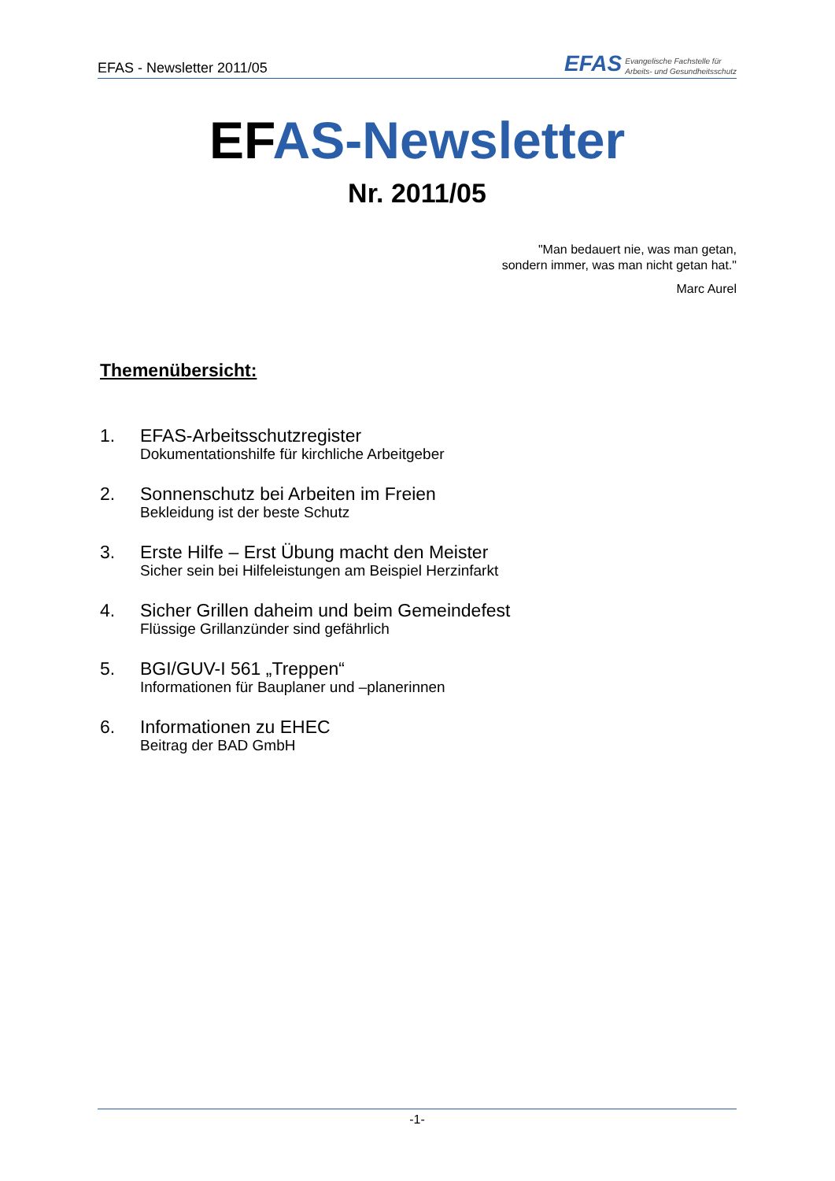EFAS - Newsletter 2011/05
EFAS Evangelische Fachstelle für
Arbeits- und Gesundheitsschutz
EFAS-Newsletter
Nr. 2011/05
"Man bedauert nie, was man getan,
sondern immer, was man nicht getan hat."
Marc Aurel
Themenübersicht:
1.
EFAS-Arbeitsschutzregister
Dokumentationshilfe für kirchliche Arbeitgeber
2.
Sonnenschutz bei Arbeiten im Freien
Bekleidung ist der beste Schutz
3.
Erste Hilfe – Erst Übung macht den Meister
Sicher sein bei Hilfeleistungen am Beispiel Herzinfarkt
4.
Sicher Grillen daheim und beim Gemeindefest
Flüssige Grillanzünder sind gefährlich
5.
BGI/GUV-I 561 „Treppen“
Informationen für Bauplaner und –planerinnen
6.
Informationen zu EHEC
Beitrag der BAD GmbH
-1-